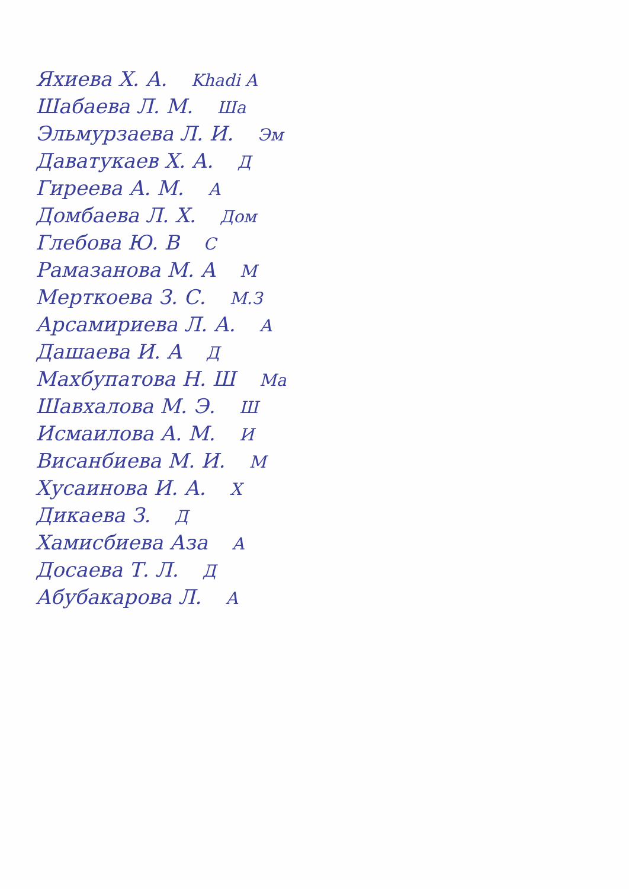Яхиева Х. А. Khadi A
Шабаева Л. М. Ша
Эльмурзаева Л. И. Эм
Даватукаев Х. А. Д
Гиреева А. М. А
Домбаева Л. Х. Дом
Глебова Ю. В С
Рамазанова М. А М
Мерткоева З. С. М.З
Арсамириева Л. А. А
Дашаева И. А Д
Махбупатова Н. Ш Ма
Шавхалова М. Э. Ш
Исмаилова А. М. И
Висанбиева М. И. М
Хусаинова И. А. Х
Дикаева З. Д
Хамисбиева Аза А
Досаева Т. Л. Д
Абубакарова Л. А